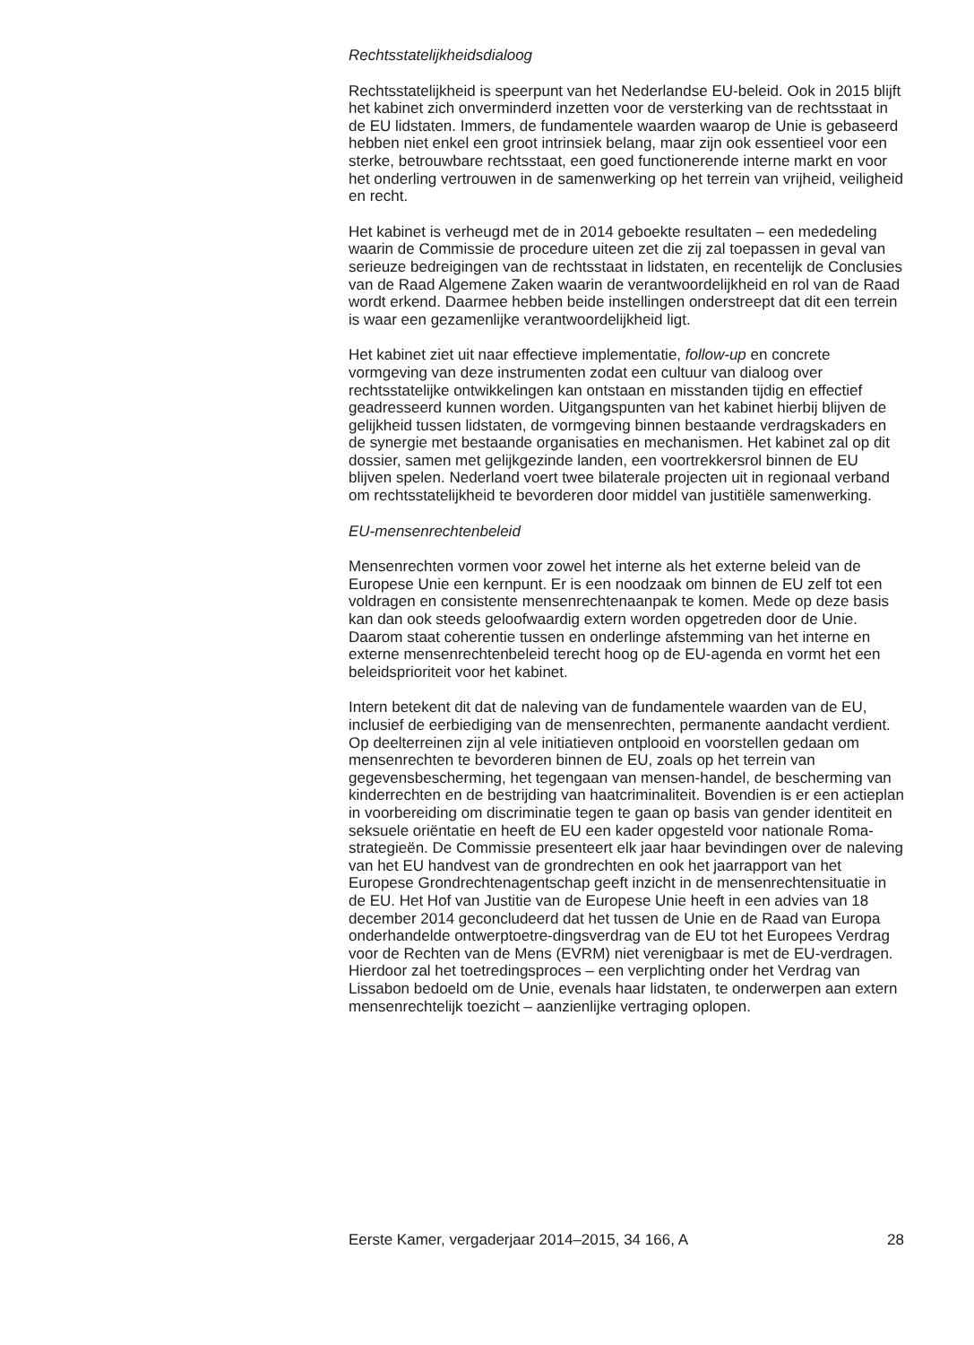Rechtsstatelijkheidsdialoog
Rechtsstatelijkheid is speerpunt van het Nederlandse EU-beleid. Ook in 2015 blijft het kabinet zich onverminderd inzetten voor de versterking van de rechtsstaat in de EU lidstaten. Immers, de fundamentele waarden waarop de Unie is gebaseerd hebben niet enkel een groot intrinsiek belang, maar zijn ook essentieel voor een sterke, betrouwbare rechtsstaat, een goed functionerende interne markt en voor het onderling vertrouwen in de samenwerking op het terrein van vrijheid, veiligheid en recht.
Het kabinet is verheugd met de in 2014 geboekte resultaten – een mededeling waarin de Commissie de procedure uiteen zet die zij zal toepassen in geval van serieuze bedreigingen van de rechtsstaat in lidstaten, en recentelijk de Conclusies van de Raad Algemene Zaken waarin de verantwoordelijkheid en rol van de Raad wordt erkend. Daarmee hebben beide instellingen onderstreept dat dit een terrein is waar een gezamenlijke verantwoordelijkheid ligt.
Het kabinet ziet uit naar effectieve implementatie, follow-up en concrete vormgeving van deze instrumenten zodat een cultuur van dialoog over rechtsstatelijke ontwikkelingen kan ontstaan en misstanden tijdig en effectief geadresseerd kunnen worden. Uitgangspunten van het kabinet hierbij blijven de gelijkheid tussen lidstaten, de vormgeving binnen bestaande verdragskaders en de synergie met bestaande organisaties en mechanismen. Het kabinet zal op dit dossier, samen met gelijkgezinde landen, een voortrekkersrol binnen de EU blijven spelen. Nederland voert twee bilaterale projecten uit in regionaal verband om rechtsstatelijkheid te bevorderen door middel van justitiële samenwerking.
EU-mensenrechtenbeleid
Mensenrechten vormen voor zowel het interne als het externe beleid van de Europese Unie een kernpunt. Er is een noodzaak om binnen de EU zelf tot een voldragen en consistente mensenrechtenaanpak te komen. Mede op deze basis kan dan ook steeds geloofwaardig extern worden opgetreden door de Unie. Daarom staat coherentie tussen en onderlinge afstemming van het interne en externe mensenrechtenbeleid terecht hoog op de EU-agenda en vormt het een beleidsprioriteit voor het kabinet.
Intern betekent dit dat de naleving van de fundamentele waarden van de EU, inclusief de eerbiediging van de mensenrechten, permanente aandacht verdient. Op deelterreinen zijn al vele initiatieven ontplooid en voorstellen gedaan om mensenrechten te bevorderen binnen de EU, zoals op het terrein van gegevensbescherming, het tegengaan van mensen-handel, de bescherming van kinderrechten en de bestrijding van haatcriminaliteit. Bovendien is er een actieplan in voorbereiding om discriminatie tegen te gaan op basis van gender identiteit en seksuele oriëntatie en heeft de EU een kader opgesteld voor nationale Roma-strategieën. De Commissie presenteert elk jaar haar bevindingen over de naleving van het EU handvest van de grondrechten en ook het jaarrapport van het Europese Grondrechtenagentschap geeft inzicht in de mensenrechtensituatie in de EU. Het Hof van Justitie van de Europese Unie heeft in een advies van 18 december 2014 geconcludeerd dat het tussen de Unie en de Raad van Europa onderhandelde ontwerptoetre-dingsverdrag van de EU tot het Europees Verdrag voor de Rechten van de Mens (EVRM) niet verenigbaar is met de EU-verdragen. Hierdoor zal het toetredingsproces – een verplichting onder het Verdrag van Lissabon bedoeld om de Unie, evenals haar lidstaten, te onderwerpen aan extern mensenrechtelijk toezicht – aanzienlijke vertraging oplopen.
Eerste Kamer, vergaderjaar 2014–2015, 34 166, A 28